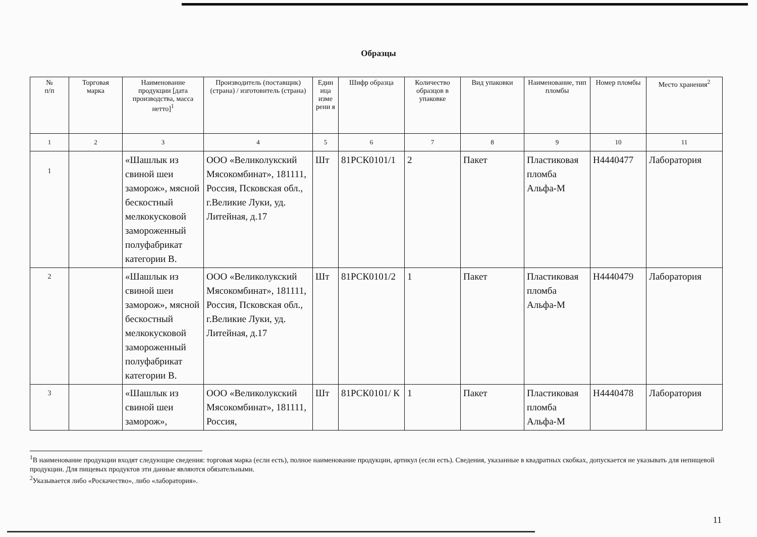Образцы
| № п/п | Торговая марка | Наименование продукции [дата производства, масса нетто]<sup>1</sup> | Производитель (поставщик) (страна) / изготовитель (страна) | Един ица изме рени я | Шифр образца | Количество образцов в упаковке | Вид упаковки | Наименование, тип пломбы | Номер пломбы | Место хранения<sup>2</sup> |
| --- | --- | --- | --- | --- | --- | --- | --- | --- | --- | --- |
| 1 | 2 | 3 | 4 | 5 | 6 | 7 | 8 | 9 | 10 | 11 |
| 1 | | «Шашлык из свиной шеи заморож», мясной бескостный мелкокусковой замороженный полуфабрикат категории В. | ООО «Великолукский Мясокомбинат», 181111, Россия, Псковская обл., г.Великие Луки, уд. Литейная, д.17 | Шт | 81РСК0101/1 | 2 | Пакет | Пластиковая пломба Альфа-М | Н4440477 | Лаборатория |
| 2 | | «Шашлык из свиной шеи заморож», мясной бескостный мелкокусковой замороженный полуфабрикат категории В. | ООО «Великолукский Мясокомбинат», 181111, Россия, Псковская обл., г.Великие Луки, уд. Литейная, д.17 | Шт | 81РСК0101/2 | 1 | Пакет | Пластиковая пломба Альфа-М | Н4440479 | Лаборатория |
| 3 | | «Шашлык из свиной шеи заморож», | ООО «Великолукский Мясокомбинат», 181111, Россия, | Шт | 81РСК0101/ К | 1 | Пакет | Пластиковая пломба Альфа-М | Н4440478 | Лаборатория |
<sup>1</sup> В наименование продукции входят следующие сведения: торговая марка (если есть), полное наименование продукции, артикул (если есть). Сведения, указанные в квадратных скобках, допускается не указывать для непищевой продукции. Для пищевых продуктов эти данные являются обязательными.
<sup>2</sup> Указывается либо «Роскачество», либо «лаборатория».
11